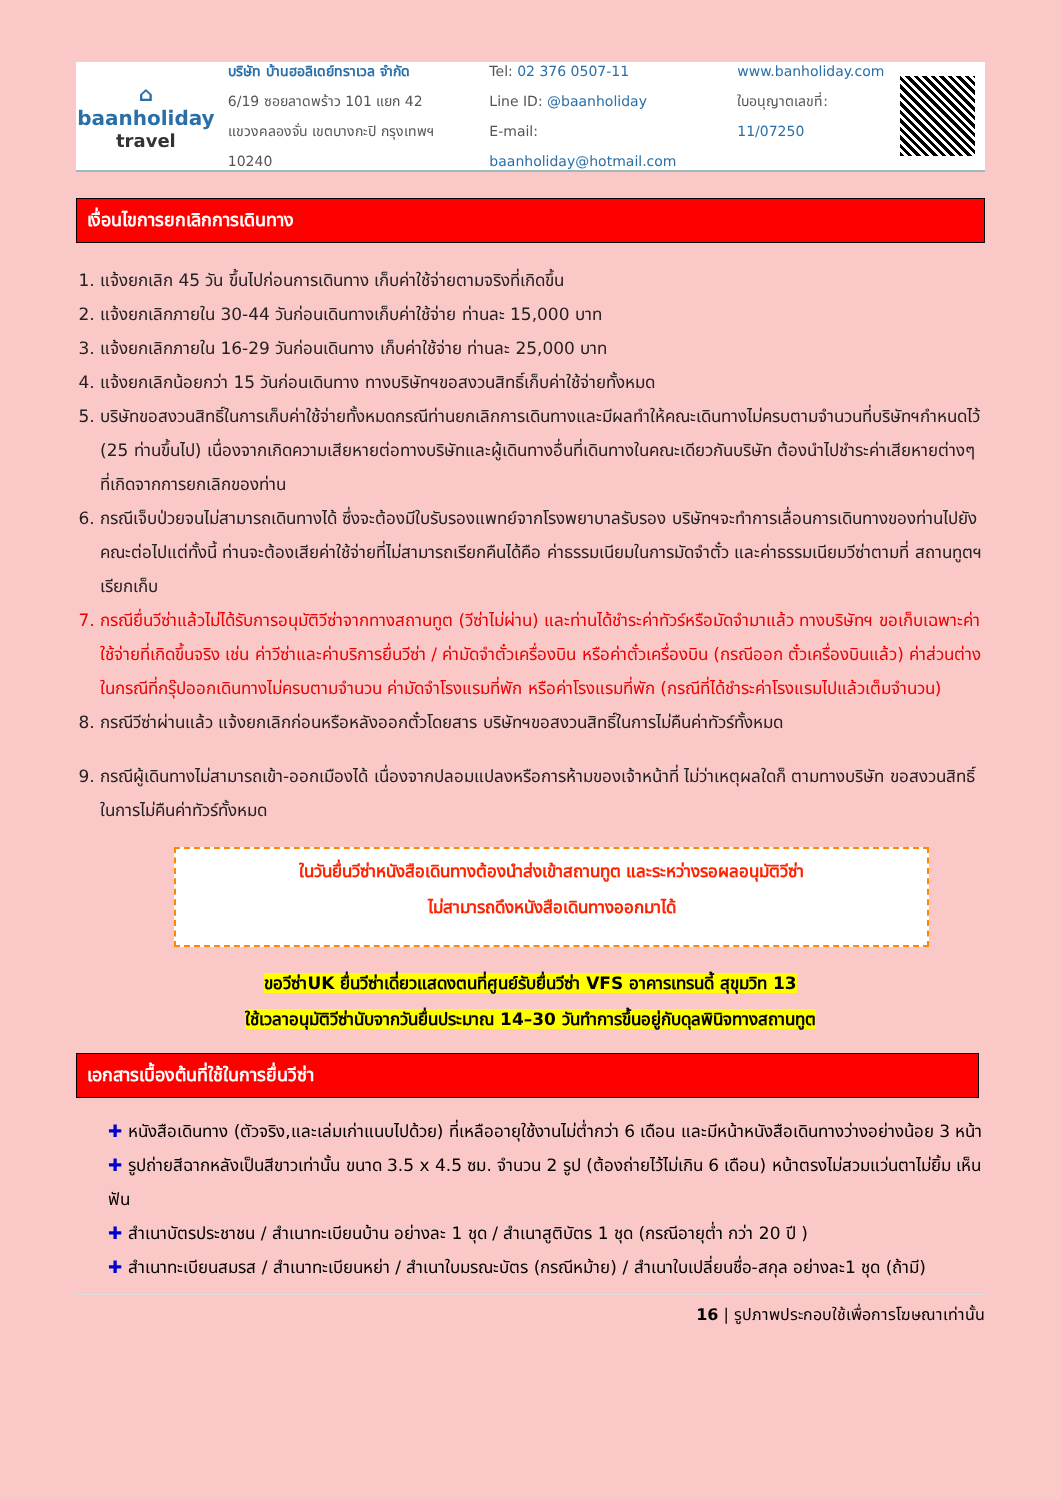⌂
baanholiday
travel
บริษัท บ้านฮอลิเดย์ทราเวล จำกัด
6/19 ซอยลาดพร้าว 101 แยก 42
แขวงคลองจั่น เขตบางกะปิ กรุงเทพฯ 10240
Tel: 02 376 0507-11
Line ID: @baanholiday
E-mail: baanholiday@hotmail.com
www.banholiday.com
ใบอนุญาตเลขที่: 11/07250
เงื่อนไขการยกเลิกการเดินทาง
1. แจ้งยกเลิก 45 วัน ขึ้นไปก่อนการเดินทาง เก็บค่าใช้จ่ายตามจริงที่เกิดขึ้น
2. แจ้งยกเลิกภายใน 30-44 วันก่อนเดินทางเก็บค่าใช้จ่าย ท่านละ 15,000 บาท
3. แจ้งยกเลิกภายใน 16-29 วันก่อนเดินทาง เก็บค่าใช้จ่าย ท่านละ 25,000 บาท
4. แจ้งยกเลิกน้อยกว่า 15 วันก่อนเดินทาง ทางบริษัทฯขอสงวนสิทธิ์เก็บค่าใช้จ่ายทั้งหมด
5. บริษัทขอสงวนสิทธิ์ในการเก็บค่าใช้จ่ายทั้งหมดกรณีท่านยกเลิกการเดินทางและมีผลทำให้คณะเดินทางไม่ครบตามจำนวนที่บริษัทฯกำหนดไว้ (25 ท่านขึ้นไป) เนื่องจากเกิดความเสียหายต่อทางบริษัทและผู้เดินทางอื่นที่เดินทางในคณะเดียวกันบริษัท ต้องนำไปชำระค่าเสียหายต่างๆที่เกิดจากการยกเลิกของท่าน
6. กรณีเจ็บป่วยจนไม่สามารถเดินทางได้ ซึ่งจะต้องมีใบรับรองแพทย์จากโรงพยาบาลรับรอง บริษัทฯจะทำการเลื่อนการเดินทางของท่านไปยังคณะต่อไปแต่ทั้งนี้ ท่านจะต้องเสียค่าใช้จ่ายที่ไม่สามารถเรียกคืนได้คือ ค่าธรรมเนียมในการมัดจำตั๋ว และค่าธรรมเนียมวีซ่าตามที่ สถานทูตฯ เรียกเก็บ
7. กรณียื่นวีซ่าแล้วไม่ได้รับการอนุมัติวีซ่าจากทางสถานทูต (วีซ่าไม่ผ่าน) และท่านได้ชำระค่าทัวร์หรือมัดจำมาแล้ว ทางบริษัทฯ ขอเก็บเฉพาะค่าใช้จ่ายที่เกิดขึ้นจริง เช่น ค่าวีซ่าและค่าบริการยื่นวีซ่า / ค่ามัดจำตั๋วเครื่องบิน หรือค่าตั๋วเครื่องบิน (กรณีออก ตั๋วเครื่องบินแล้ว) ค่าส่วนต่างในกรณีที่กรุ๊ปออกเดินทางไม่ครบตามจำนวน ค่ามัดจำโรงแรมที่พัก หรือค่าโรงแรมที่พัก (กรณีที่ได้ชำระค่าโรงแรมไปแล้วเต็มจำนวน)
8. กรณีวีซ่าผ่านแล้ว แจ้งยกเลิกก่อนหรือหลังออกตั๋วโดยสาร บริษัทฯขอสงวนสิทธิ์ในการไม่คืนค่าทัวร์ทั้งหมด
9. กรณีผู้เดินทางไม่สามารถเข้า-ออกเมืองได้ เนื่องจากปลอมแปลงหรือการห้ามของเจ้าหน้าที่ ไม่ว่าเหตุผลใดก็ ตามทางบริษัท ขอสงวนสิทธิ์ในการไม่คืนค่าทัวร์ทั้งหมด
ในวันยื่นวีซ่าหนังสือเดินทางต้องนำส่งเข้าสถานทูต และระหว่างรอผลอนุมัติวีซ่า
ไม่สามารถดึงหนังสือเดินทางออกมาได้
ขอวีซ่าUK ยื่นวีซ่าเดี่ยวแสดงตนที่ศูนย์รับยื่นวีซ่า VFS อาคารเทรนดี้ สุขุมวิท 13
ใช้เวลาอนุมัติวีซ่านับจากวันยื่นประมาณ 14–30 วันทำการขึ้นอยู่กับดุลพินิจทางสถานทูต
เอกสารเบื้องต้นที่ใช้ในการยื่นวีซ่า
✚ หนังสือเดินทาง (ตัวจริง,และเล่มเก่าแนบไปด้วย) ที่เหลืออายุใช้งานไม่ต่ำกว่า 6 เดือน และมีหน้าหนังสือเดินทางว่างอย่างน้อย 3 หน้า
✚ รูปถ่ายสีฉากหลังเป็นสีขาวเท่านั้น ขนาด 3.5 x 4.5 ซม. จำนวน 2 รูป (ต้องถ่ายไว้ไม่เกิน 6 เดือน) หน้าตรงไม่สวมแว่นตาไม่ยิ้ม เห็นฟัน
✚ สำเนาบัตรประชาชน / สำเนาทะเบียนบ้าน อย่างละ 1 ชุด / สำเนาสูติบัตร 1 ชุด (กรณีอายุต่ำ กว่า 20 ปี )
✚ สำเนาทะเบียนสมรส / สำเนาทะเบียนหย่า / สำเนาใบมรณะบัตร (กรณีหม้าย) / สำเนาใบเปลี่ยนชื่อ-สกุล อย่างละ1 ชุด (ถ้ามี)
16 | รูปภาพประกอบใช้เพื่อการโฆษณาเท่านั้น